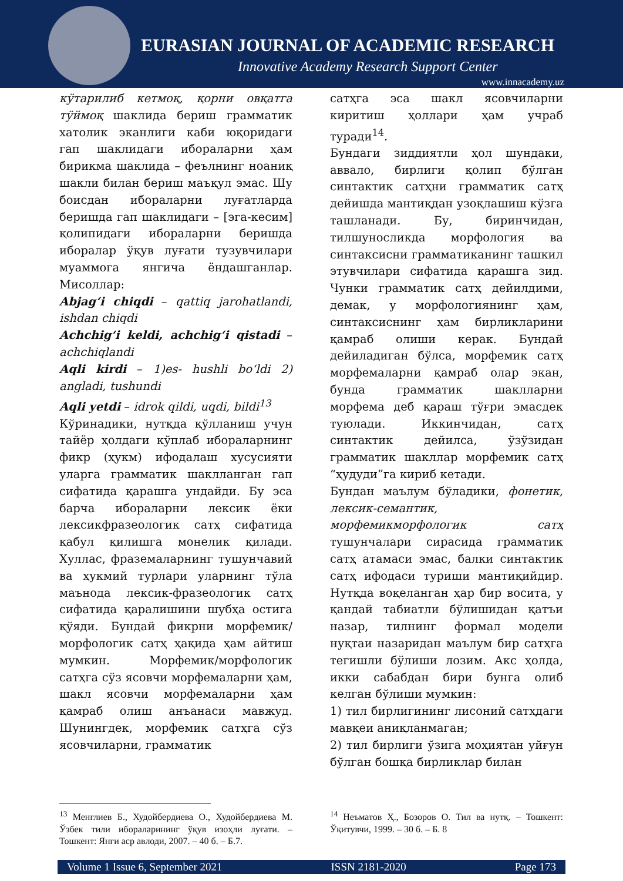EURASIAN JOURNAL OF ACADEMIC RESEARCH
Innovative Academy Research Support Center
www.innacademy.uz
кўтарилиб кетмоқ, қорни овқатга тўймоқ шаклида бериш грамматик хатолик эканлиги каби юқоридаги гап шаклидаги ибораларни ҳам бирикма шаклида – феълнинг ноаниқ шакли билан бериш маъқул эмас. Шу боисдан ибораларни луғатларда беришда гап шаклидаги – [эга-кесим] қолипидаги ибораларни беришда иборалар ўқув луғати тузувчилари муаммога янгича ёндашганлар. Мисоллар:
Abjag‘i chiqdi – qattiq jarohatlandi, ishdan chiqdi
Achchig‘i keldi, achchig‘i qistadi – achchiqlandi
Aqli kirdi – 1)es- hushli bo‘ldi 2) angladi, tushundi
Aqli yetdi – idrok qildi, uqdi, bildi<sup>13</sup>
Кўринадики, нутқда қўлланиш учун тайёр ҳолдаги кўплаб ибораларнинг фикр (ҳукм) ифодалаш хусусияти уларга грамматик шаклланган гап сифатида қарашга ундайди. Бу эса барча ибораларни лексик ёки лексикфразеологик сатҳ сифатида қабул қилишга монелик қилади. Хуллас, фраземаларнинг тушунчавий ва ҳукмий турлари уларнинг тўла маънода лексик-фразеологик сатҳ сифатида қаралишини шубҳа остига қўяди. Бундай фикрни морфемик/морфологик сатҳ ҳақида ҳам айтиш мумкин. Морфемик/морфологик сатҳга сўз ясовчи морфемаларни ҳам, шакл ясовчи морфемаларни ҳам қамраб олиш анъанаси мавжуд. Шунингдек, морфемик сатҳга сўз ясовчиларни, грамматик
сатҳга эса шакл ясовчиларни киритиш ҳоллари ҳам учраб туради<sup>14</sup>.
Бундаги зиддиятли ҳол шундаки, аввало, бирлиги қолип бўлган синтактик сатҳни грамматик сатҳ дейишда мантиқдан узоқлашиш кўзга ташланади. Бу, биринчидан, тилшуносликда морфология ва синтаксисни грамматиканинг ташкил этувчилари сифатида қарашга зид. Чунки грамматик сатҳ дейилдими, демак, у морфологиянинг ҳам, синтаксиснинг ҳам бирликларини қамраб олиши керак. Бундай дейиладиган бўлса, морфемик сатҳ морфемаларни қамраб олар экан, бунда грамматик шаклларни морфема деб қараш тўғри эмасдек туюлади. Иккинчидан, сатҳ синтактик дейилса, ўзўзидан грамматик шакллар морфемик сатҳ “ҳудуди”га кириб кетади.
Бундан маълум бўладики, фонетик, лексик-семантик, морфемикморфологик сатҳ тушунчалари сирасида грамматик сатҳ атамаси эмас, балки синтактик сатҳ ифодаси туриши мантиқийдир. Нутқда воқеланган ҳар бир восита, у қандай табиатли бўлишидан қатъи назар, тилнинг формал модели нуқтаи назаридан маълум бир сатҳга тегишли бўлиши лозим. Акс ҳолда, икки сабабдан бири бунга олиб келган бўлиши мумкин:
1) тил бирлигининг лисоний сатҳдаги мавқеи аниқланмаган;
2) тил бирлиги ўзига моҳиятан уйғун бўлган бошқа бирликлар билан
<sup>13</sup> Менглиев Б., Худойбердиева О., Худойбердиева М. Ўзбек тили ибораларининг ўқув изоҳли луғати. – Тошкент: Янги аср авлоди, 2007. – 40 б. – Б.7.
<sup>14</sup> Неъматов Ҳ., Бозоров О. Тил ва нутқ. – Тошкент: Ўқитувчи, 1999. – 30 б. – Б. 8
Volume 1 Issue 6, September 2021 ISSN 2181-2020 Page 173